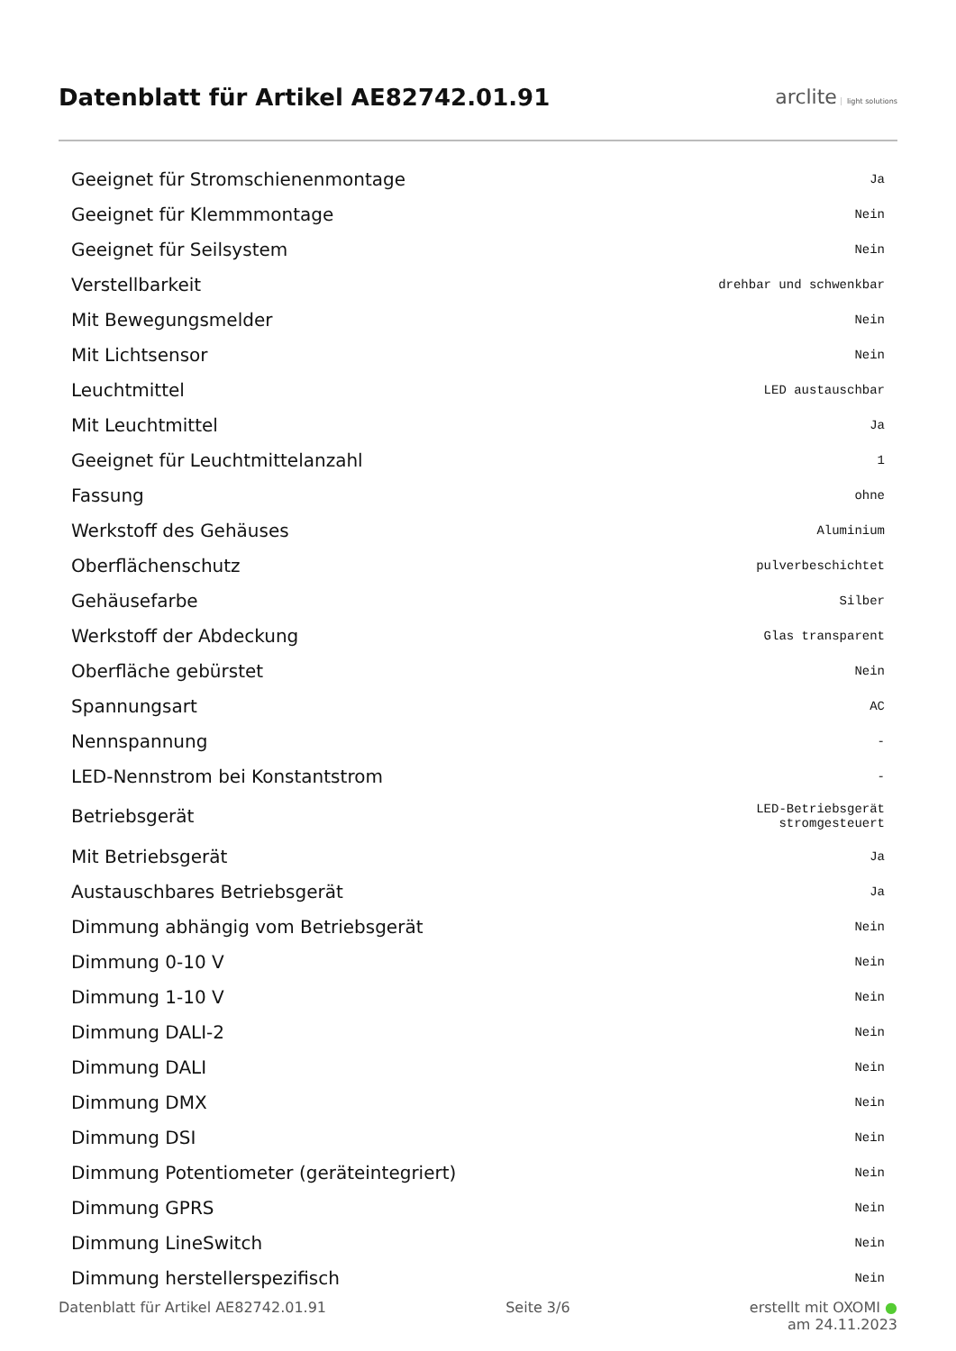Datenblatt für Artikel AE82742.01.91
arclite light solutions
| Geeignet für Stromschienenmontage | Ja |
| Geeignet für Klemmmontage | Nein |
| Geeignet für Seilsystem | Nein |
| Verstellbarkeit | drehbar und schwenkbar |
| Mit Bewegungsmelder | Nein |
| Mit Lichtsensor | Nein |
| Leuchtmittel | LED austauschbar |
| Mit Leuchtmittel | Ja |
| Geeignet für Leuchtmittelanzahl | 1 |
| Fassung | ohne |
| Werkstoff des Gehäuses | Aluminium |
| Oberflächenschutz | pulverbeschichtet |
| Gehäusefarbe | Silber |
| Werkstoff der Abdeckung | Glas transparent |
| Oberfläche gebürstet | Nein |
| Spannungsart | AC |
| Nennspannung | - |
| LED-Nennstrom bei Konstantstrom | - |
| Betriebsgerät | LED-Betriebsgerät stromgesteuert |
| Mit Betriebsgerät | Ja |
| Austauschbares Betriebsgerät | Ja |
| Dimmung abhängig vom Betriebsgerät | Nein |
| Dimmung 0-10 V | Nein |
| Dimmung 1-10 V | Nein |
| Dimmung DALI-2 | Nein |
| Dimmung DALI | Nein |
| Dimmung DMX | Nein |
| Dimmung DSI | Nein |
| Dimmung Potentiometer (geräteintegriert) | Nein |
| Dimmung GPRS | Nein |
| Dimmung LineSwitch | Nein |
| Dimmung herstellerspezifisch | Nein |
Datenblatt für Artikel AE82742.01.91 Seite 3/6 erstellt mit OXOMI ●
am 24.11.2023